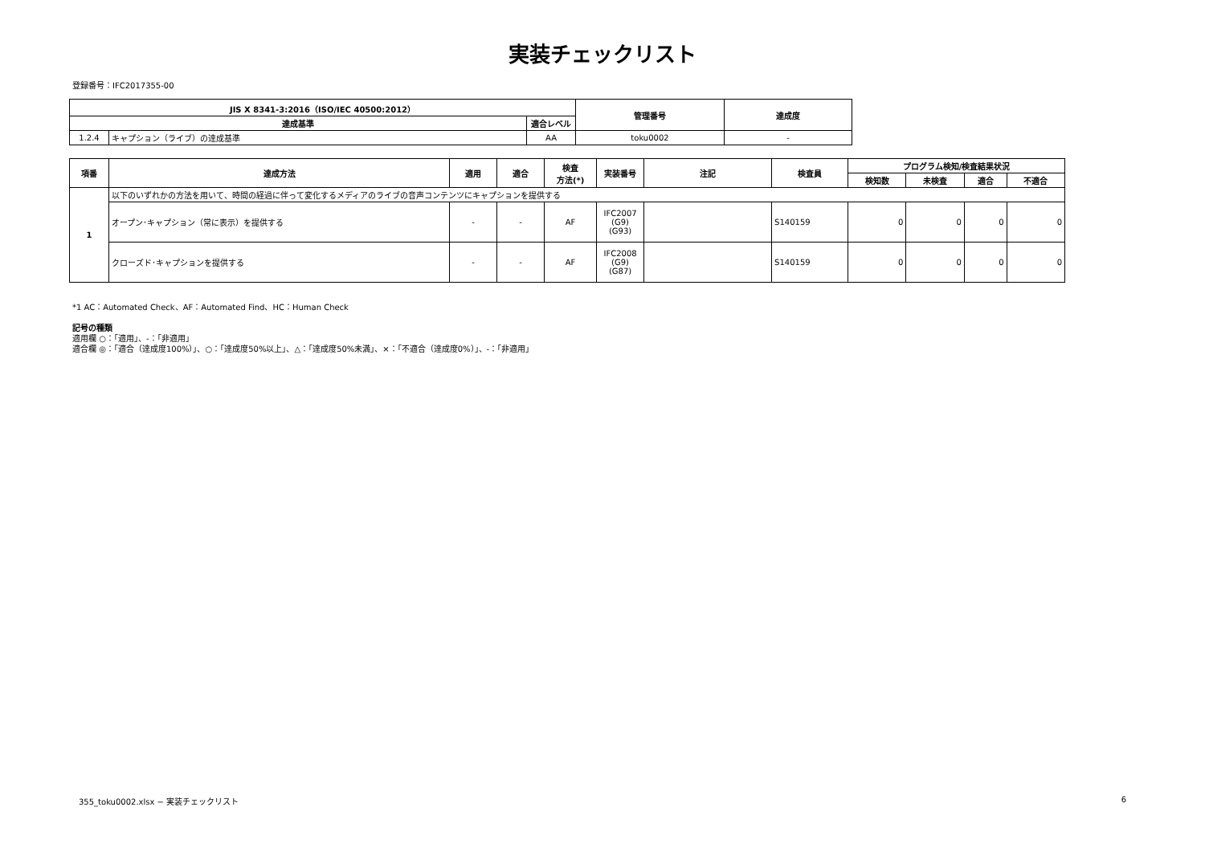実装チェックリスト
登録番号：IFC2017355-00
| JIS X 8341-3:2016（ISO/IEC 40500:2012） | | | 管理番号 | 達成度 |
| --- | --- | --- | --- | --- |
| 達成基準 | | 適合レベル | | |
| 1.2.4 | キャプション（ライブ）の達成基準 | AA | toku0002 | - |
| 項番 | 達成方法 | 適用 | 適合 | 検査 方法(*) | 実装番号 | 注記 | 検査員 | プログラム検知/検査結果状況 | | | |
| --- | --- | --- | --- | --- | --- | --- | --- | --- | --- | --- | --- |
| | | | | | | | | 検知数 | 未検査 | 適合 | 不適合 |
| 1 | 以下のいずれかの方法を用いて、時間の経過に伴って変化するメディアのライブの音声コンテンツにキャプションを提供する | | | | | | | | | | |
| | オープン･キャプション（常に表示）を提供する | - | - | AF | IFC2007 (G9) (G93) | | S140159 | 0 | 0 | 0 | 0 |
| | クローズド･キャプションを提供する | - | - | AF | IFC2008 (G9) (G87) | | S140159 | 0 | 0 | 0 | 0 |
*1 AC：Automated Check、AF：Automated Find、HC：Human Check
記号の種類
適用欄 ○：「適用」、-：「非適用」
適合欄 ◎：「適合（達成度100%）」、○：「達成度50%以上」、△：「達成度50%未満」、×：「不適合（達成度0%）」、-：「非適用」
355_toku0002.xlsx − 実装チェックリスト 6